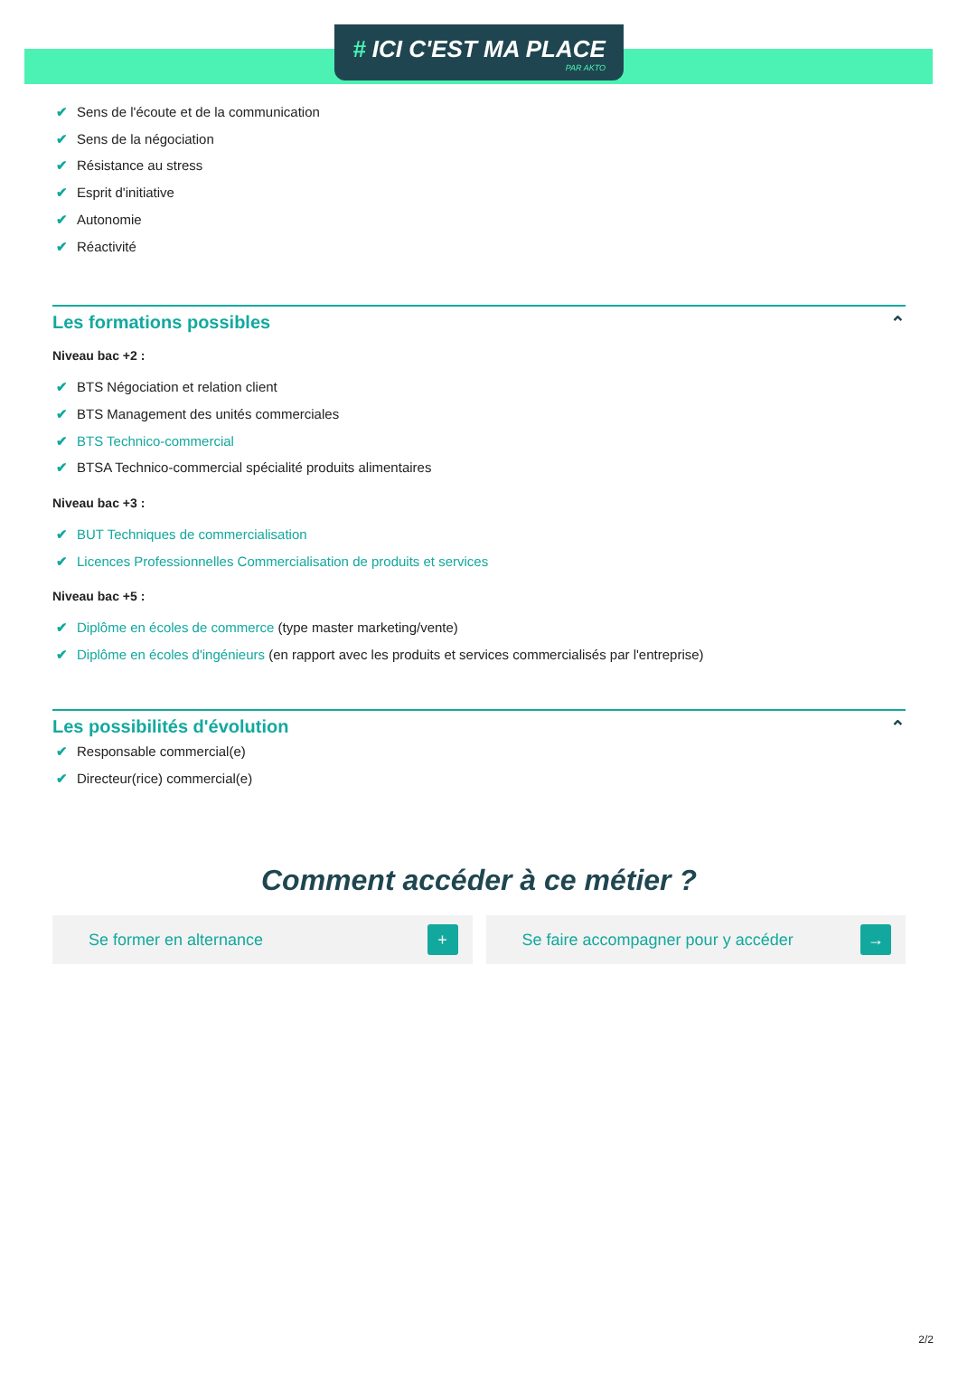# ICI C'EST MA PLACE
PAR AKTO
✔ Sens de l'écoute et de la communication
✔ Sens de la négociation
✔ Résistance au stress
✔ Esprit d'initiative
✔ Autonomie
✔ Réactivité
Les formations possibles ⌃
Niveau bac +2 :
✔ BTS Négociation et relation client
✔ BTS Management des unités commerciales
✔ BTS Technico-commercial
✔ BTSA Technico-commercial spécialité produits alimentaires
Niveau bac +3 :
✔ BUT Techniques de commercialisation
✔ Licences Professionnelles Commercialisation de produits et services
Niveau bac +5 :
✔ Diplôme en écoles de commerce (type master marketing/vente)
✔ Diplôme en écoles d'ingénieurs (en rapport avec les produits et services commercialisés par l'entreprise)
Les possibilités d'évolution ⌃
✔ Responsable commercial(e)
✔ Directeur(rice) commercial(e)
Comment accéder à ce métier ?
Se former en alternance +
Se faire accompagner pour y accéder →
2/2